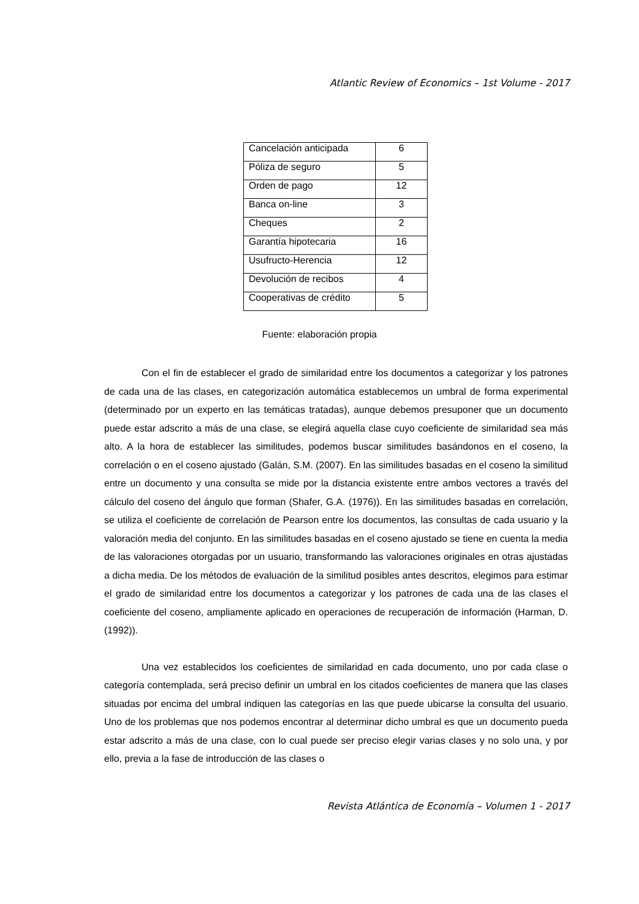Atlantic Review of Economics – 1st Volume - 2017
| Cancelación anticipada | 6 |
| Póliza de seguro | 5 |
| Orden de pago | 12 |
| Banca on-line | 3 |
| Cheques | 2 |
| Garantía hipotecaria | 16 |
| Usufructo-Herencia | 12 |
| Devolución de recibos | 4 |
| Cooperativas de crédito | 5 |
Fuente: elaboración propia
Con el fin de establecer el grado de similaridad entre los documentos a categorizar y los patrones de cada una de las clases, en categorización automática establecemos un umbral de forma experimental (determinado por un experto en las temáticas tratadas), aunque debemos presuponer que un documento puede estar adscrito a más de una clase, se elegirá aquella clase cuyo coeficiente de similaridad sea más alto. A la hora de establecer las similitudes, podemos buscar similitudes basándonos en el coseno, la correlación o en el coseno ajustado (Galán, S.M. (2007). En las similitudes basadas en el coseno la similitud entre un documento y una consulta se mide por la distancia existente entre ambos vectores a través del cálculo del coseno del ángulo que forman (Shafer, G.A. (1976)). En las similitudes basadas en correlación, se utiliza el coeficiente de correlación de Pearson entre los documentos, las consultas de cada usuario y la valoración media del conjunto. En las similitudes basadas en el coseno ajustado se tiene en cuenta la media de las valoraciones otorgadas por un usuario, transformando las valoraciones originales en otras ajustadas a dicha media. De los métodos de evaluación de la similitud posibles antes descritos, elegimos para estimar el grado de similaridad entre los documentos a categorizar y los patrones de cada una de las clases el coeficiente del coseno, ampliamente aplicado en operaciones de recuperación de información (Harman, D.(1992)).
Una vez establecidos los coeficientes de similaridad en cada documento, uno por cada clase o categoría contemplada, será preciso definir un umbral en los citados coeficientes de manera que las clases situadas por encima del umbral indiquen las categorías en las que puede ubicarse la consulta del usuario. Uno de los problemas que nos podemos encontrar al determinar dicho umbral es que un documento pueda estar adscrito a más de una clase, con lo cual puede ser preciso elegir varias clases y no solo una, y por ello, previa a la fase de introducción de las clases o
Revista Atlántica de Economía – Volumen 1 - 2017